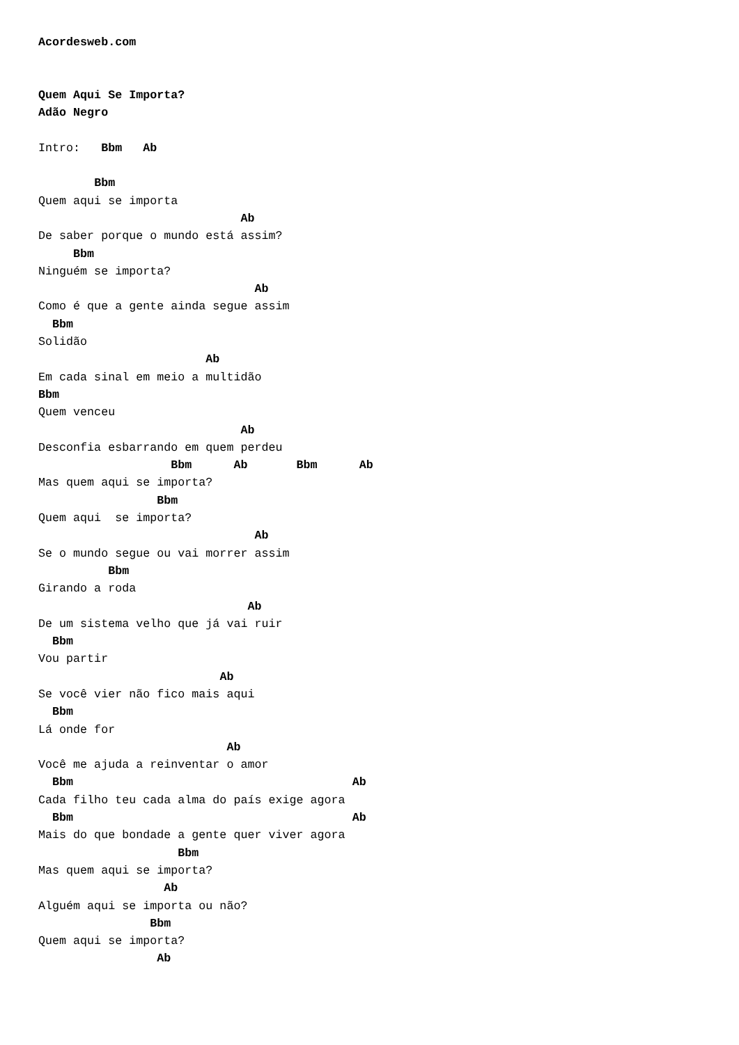Acordesweb.com


Quem Aqui Se Importa?
Adão Negro

Intro:   Bbm   Ab

        Bbm
Quem aqui se importa
                             Ab
De saber porque o mundo está assim?
     Bbm
Ninguém se importa?
                               Ab
Como é que a gente ainda segue assim
  Bbm
Solidão
                        Ab
Em cada sinal em meio a multidão
Bbm
Quem venceu
                             Ab
Desconfia esbarrando em quem perdeu
                   Bbm      Ab       Bbm      Ab
Mas quem aqui se importa?
                 Bbm
Quem aqui  se importa?
                               Ab
Se o mundo segue ou vai morrer assim
          Bbm
Girando a roda
                              Ab
De um sistema velho que já vai ruir
  Bbm
Vou partir
                          Ab
Se você vier não fico mais aqui
  Bbm
Lá onde for
                           Ab
Você me ajuda a reinventar o amor
  Bbm                                        Ab
Cada filho teu cada alma do país exige agora
  Bbm                                        Ab
Mais do que bondade a gente quer viver agora
                    Bbm
Mas quem aqui se importa?
                  Ab
Alguém aqui se importa ou não?
                Bbm
Quem aqui se importa?
                 Ab